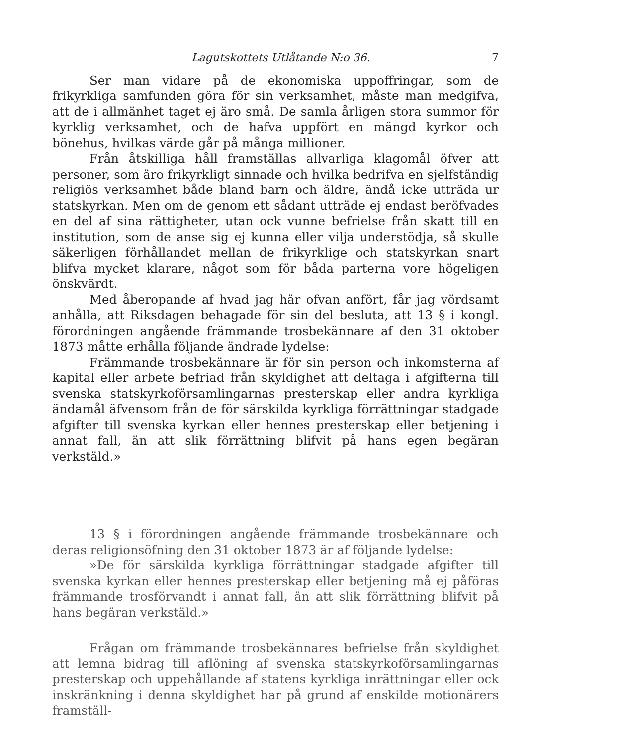Lagutskottets Utlåtande N:o 36. 7
Ser man vidare på de ekonomiska uppoffringar, som de frikyrkliga samfunden göra för sin verksamhet, måste man medgifva, att de i allmänhet taget ej äro små. De samla årligen stora summor för kyrklig verksamhet, och de hafva uppfört en mängd kyrkor och bönehus, hvilkas värde går på många millioner.
Från åtskilliga håll framställas allvarliga klagomål öfver att personer, som äro frikyrkligt sinnade och hvilka bedrifva en sjelfständig religiös verksamhet både bland barn och äldre, ändå icke utträda ur statskyrkan. Men om de genom ett sådant utträde ej endast beröfvades en del af sina rättigheter, utan ock vunne befrielse från skatt till en institution, som de anse sig ej kunna eller vilja understödja, så skulle säkerligen förhållandet mellan de frikyrklige och statskyrkan snart blifva mycket klarare, något som för båda parterna vore högeligen önskvärdt.
Med åberopande af hvad jag här ofvan anfört, får jag vördsamt anhålla, att Riksdagen behagade för sin del besluta, att 13 § i kongl. förordningen angående främmande trosbekännare af den 31 oktober 1873 måtte erhålla följande ändrade lydelse:
Främmande trosbekännare är för sin person och inkomsterna af kapital eller arbete befriad från skyldighet att deltaga i afgifterna till svenska statskyrkoförsamlingarnas presterskap eller andra kyrkliga ändamål äfvensom från de för särskilda kyrkliga förrättningar stadgade afgifter till svenska kyrkan eller hennes presterskap eller betjening i annat fall, än att slik förrättning blifvit på hans egen begäran verkstäld.»
13 § i förordningen angående främmande trosbekännare och deras religionsöfning den 31 oktober 1873 är af följande lydelse:
»De för särskilda kyrkliga förrättningar stadgade afgifter till svenska kyrkan eller hennes presterskap eller betjening må ej påföras främmande trosförvandt i annat fall, än att slik förrättning blifvit på hans begäran verkstäld.»
Frågan om främmande trosbekännares befrielse från skyldighet att lemna bidrag till aflöning af svenska statskyrkoförsamlingarnas presterskap och uppehållande af statens kyrkliga inrättningar eller ock inskränkning i denna skyldighet har på grund af enskilde motionärers framställ-